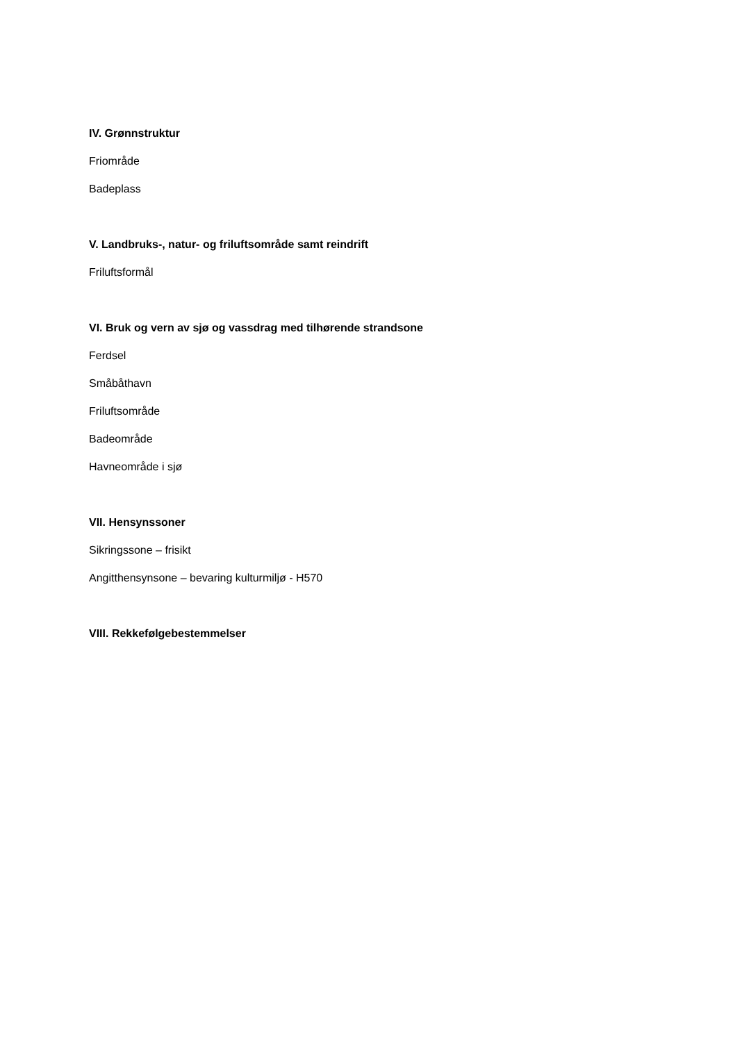IV. Grønnstruktur
Friområde
Badeplass
V. Landbruks-, natur- og friluftsområde samt reindrift
Friluftsformål
VI. Bruk og vern av sjø og vassdrag med tilhørende strandsone
Ferdsel
Småbåthavn
Friluftsområde
Badeområde
Havneområde i sjø
VII. Hensynssoner
Sikringssone – frisikt
Angitthensynsone – bevaring kulturmiljø - H570
VIII. Rekkefølgebestemmelser